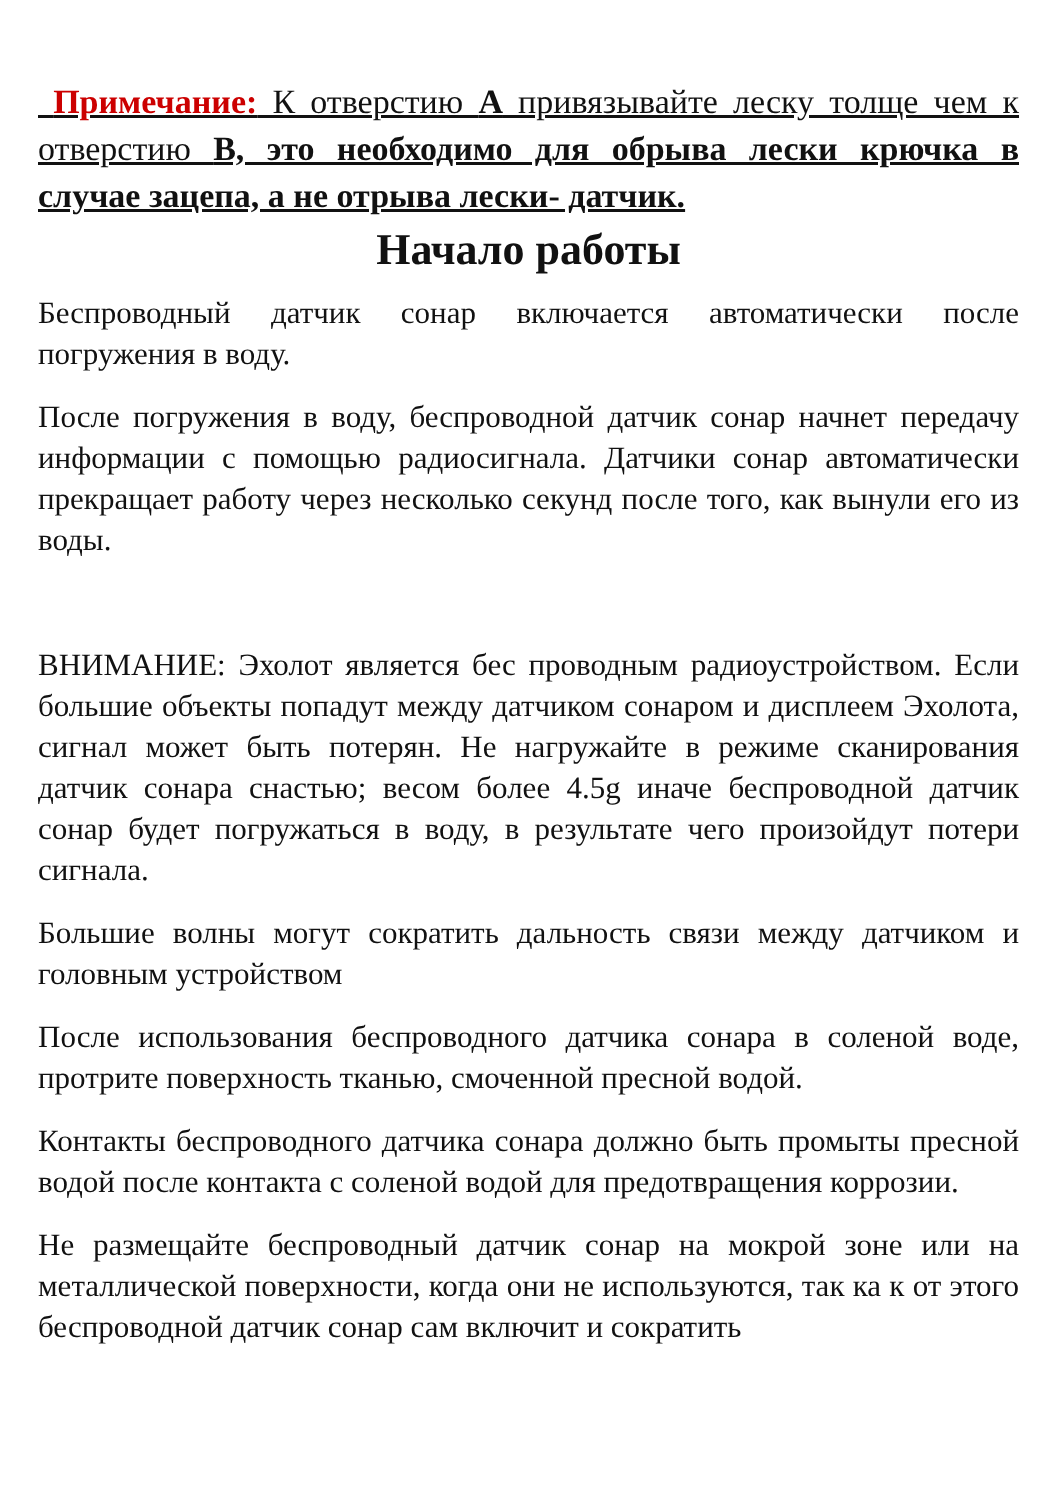Примечание: К отверстию А привязывайте леску толще чем к отверстию В, это необходимо для обрыва лески крючка в случае зацепа, а не отрыва лески- датчик.
Начало работы
Беспроводный датчик сонар включается автоматически после погружения в воду.
После погружения в воду, беспроводной датчик сонар начнет передачу информации с помощью радиосигнала. Датчики сонар автоматически прекращает работу через несколько секунд после того, как вынули его из воды.
ВНИМАНИЕ: Эхолот является бес проводным радиоустройством. Если большие объекты попадут между датчиком сонаром и дисплеем Эхолота, сигнал может быть потерян. Не нагружайте в режиме сканирования датчик сонара снастью; весом более 4.5g иначе беспроводной датчик сонар будет погружаться в воду, в результате чего произойдут потери сигнала.
Большие волны могут сократить дальность связи между датчиком и головным устройством
После использования беспроводного датчика сонара в соленой воде, протрите поверхность тканью, смоченной пресной водой.
Контакты беспроводного датчика сонара должно быть промыты пресной водой после контакта с соленой водой для предотвращения коррозии.
Не размещайте беспроводный датчик сонар на мокрой зоне или на металлической поверхности, когда они не используются, так ка к от этого беспроводной датчик сонар сам включит и сократить